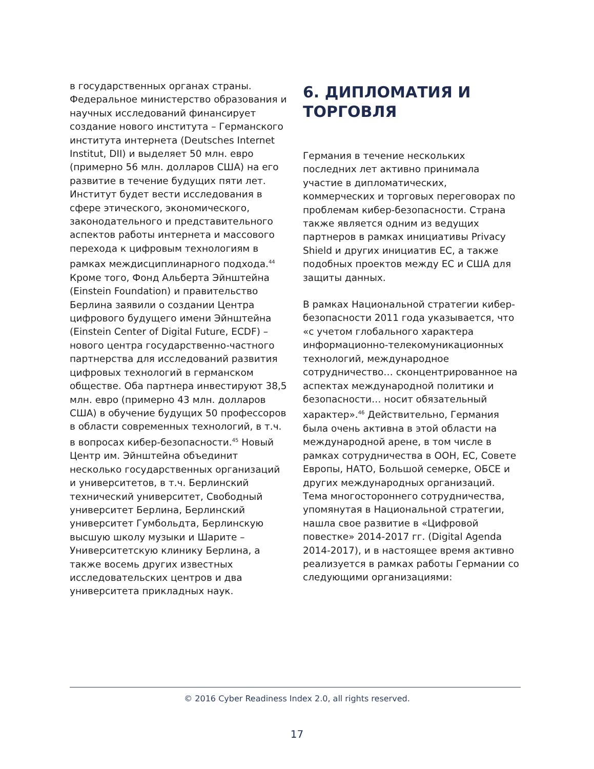в государственных органах страны. Федеральное министерство образования и научных исследований финансирует создание нового института – Германского института интернета (Deutsches Internet Institut, DII) и выделяет 50 млн. евро (примерно 56 млн. долларов США) на его развитие в течение будущих пяти лет. Институт будет вести исследования в сфере этического, экономического, законодательного и представительного аспектов работы интернета и массового перехода к цифровым технологиям в рамках междисциплинарного подхода.<sup>44</sup> Кроме того, Фонд Альберта Эйнштейна (Einstein Foundation) и правительство Берлина заявили о создании Центра цифрового будущего имени Эйнштейна (Einstein Center of Digital Future, ECDF) – нового центра государственно-частного партнерства для исследований развития цифровых технологий в германском обществе. Оба партнера инвестируют 38,5 млн. евро (примерно 43 млн. долларов США) в обучение будущих 50 профессоров в области современных технологий, в т.ч. в вопросах кибер-безопасности.<sup>45</sup> Новый Центр им. Эйнштейна объединит несколько государственных организаций и университетов, в т.ч. Берлинский технический университет, Свободный университет Берлина, Берлинский университет Гумбольдта, Берлинскую высшую школу музыки и Шарите – Университетскую клинику Берлина, а также восемь других известных исследовательских центров и два университета прикладных наук.
6. ДИПЛОМАТИЯ И ТОРГОВЛЯ
Германия в течение нескольких последних лет активно принимала участие в дипломатических, коммерческих и торговых переговорах по проблемам кибер-безопасности. Страна также является одним из ведущих партнеров в рамках инициативы Privacy Shield и других инициатив ЕС, а также подобных проектов между ЕС и США для защиты данных.
В рамках Национальной стратегии кибер-безопасности 2011 года указывается, что «с учетом глобального характера информационно-телекомуникационных технологий, международное сотрудничество… сконцентрированное на аспектах международной политики и безопасности… носит обязательный характер».<sup>46</sup> Действительно, Германия была очень активна в этой области на международной арене, в том числе в рамках сотрудничества в ООН, ЕС, Совете Европы, НАТО, Большой семерке, ОБСЕ и других международных организаций. Тема многостороннего сотрудничества, упомянутая в Национальной стратегии, нашла свое развитие в «Цифровой повестке» 2014-2017 гг. (Digital Agenda 2014-2017), и в настоящее время активно реализуется в рамках работы Германии со следующими организациями:
© 2016 Cyber Readiness Index 2.0, all rights reserved.
17